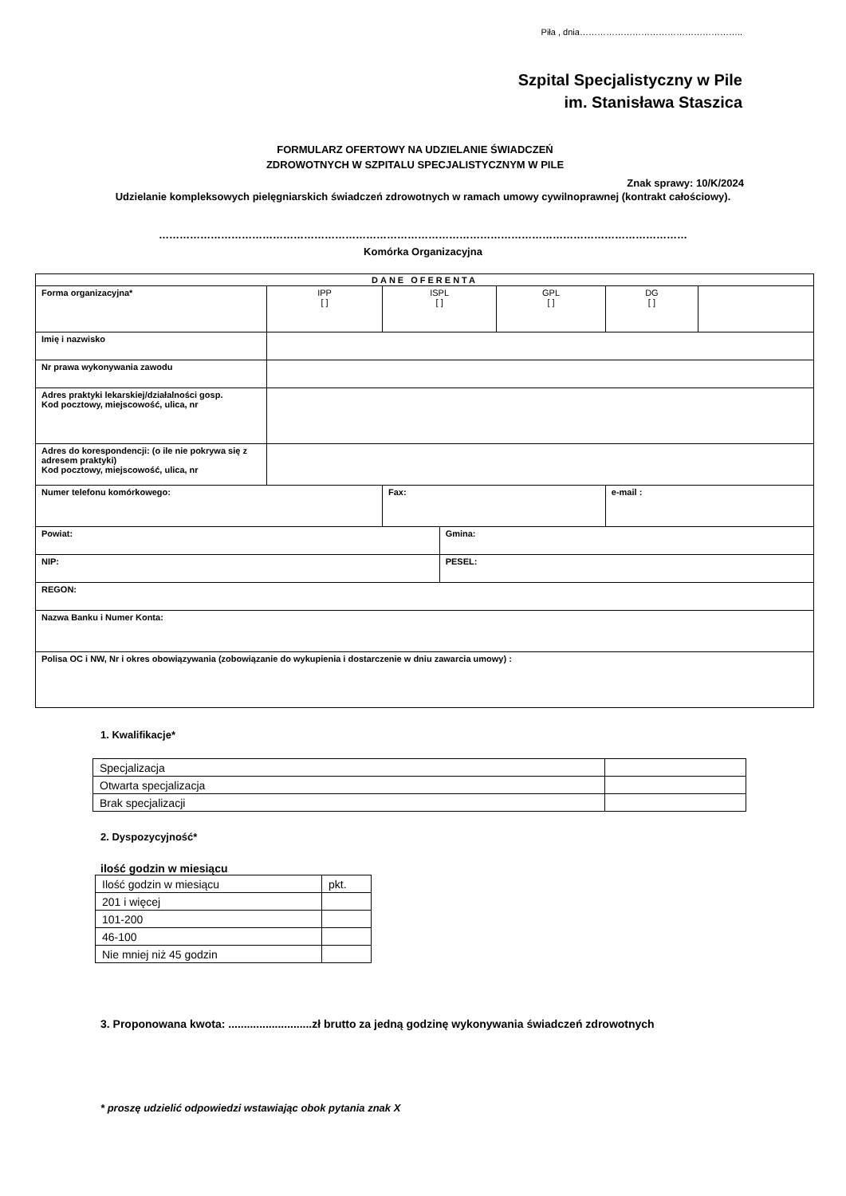Piła , dnia………………………………………………..
Szpital Specjalistyczny w Pile
im. Stanisława Staszica
FORMULARZ OFERTOWY NA UDZIELANIE ŚWIADCZEŃ
ZDROWOTNYCH W SZPITALU SPECJALISTYCZNYM W PILE
Znak sprawy: 10/K/2024
Udzielanie kompleksowych pielęgniarskich świadczeń zdrowotnych w ramach umowy cywilnoprawnej (kontrakt całościowy).
………………………………………………………………………………………………………………………………………
Komórka Organizacyjna
| DANE OFERENTA | | | | | | |
| Forma organizacyjna* | IPP [ ] | ISPL [ ] | | GPL [ ] | DG [ ] | |
| Imię i nazwisko | | | | | | |
| Nr prawa wykonywania zawodu | | | | | | |
| Adres praktyki lekarskiej/działalności gosp. Kod pocztowy, miejscowość, ulica, nr | | | | | | |
| Adres do korespondencji: (o ile nie pokrywa się z adresem praktyki) Kod pocztowy, miejscowość, ulica, nr | | | | | | |
| Numer telefonu komórkowego: | | Fax: | | | e-mail : | |
| Powiat: | | | Gmina: | | | |
| NIP: | | | PESEL: | | | |
| REGON: | | | | | | |
| Nazwa Banku i Numer Konta: | | | | | | |
| Polisa OC i NW, Nr i okres obowiązywania (zobowiązanie do wykupienia i dostarczenie w dniu zawarcia umowy) : | | | | | | |
1. Kwalifikacje*
| Specjalizacja | |
| Otwarta specjalizacja | |
| Brak specjalizacji | |
2. Dyspozycyjność*
ilość godzin w miesiącu
| Ilość godzin w miesiącu | pkt. |
| 201 i więcej | |
| 101-200 | |
| 46-100 | |
| Nie mniej niż 45 godzin | |
3. Proponowana kwota: ...........................zł brutto za jedną godzinę wykonywania świadczeń zdrowotnych
* proszę udzielić odpowiedzi wstawiając obok pytania znak X